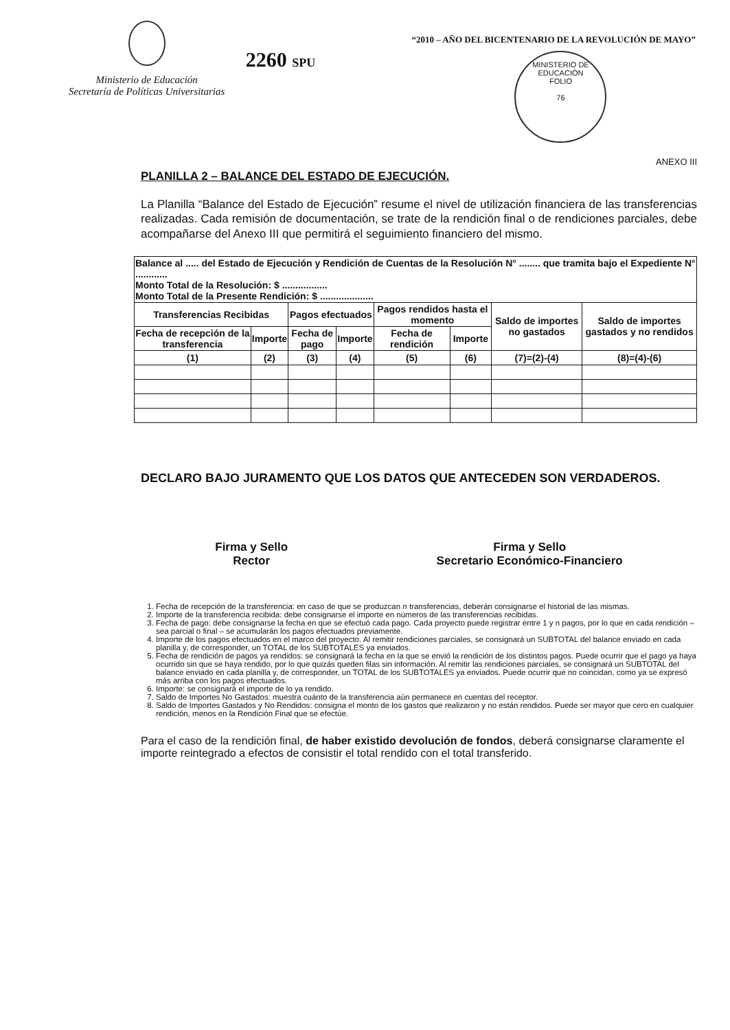Ministerio de Educación
Secretaría de Políticas Universitarias
2260 SPU
“2010 – AÑO DEL BICENTENARIO DE LA REVOLUCIÓN DE MAYO”
MINISTERIO DE EDUCACIÓN
FOLIO
76
ANEXO III
PLANILLA 2 – BALANCE DEL ESTADO DE EJECUCIÓN.
La Planilla “Balance del Estado de Ejecución” resume el nivel de utilización financiera de las transferencias realizadas. Cada remisión de documentación, se trate de la rendición final o de rendiciones parciales, debe acompañarse del Anexo III que permitirá el seguimiento financiero del mismo.
| Balance al ..... del Estado de Ejecución y Rendición de Cuentas de la Resolución N° ........ que tramita bajo el Expediente N° ............ Monto Total de la Resolución: $ ................. Monto Total de la Presente Rendición: $ .................... | | | | | | | |
| Transferencias Recibidas | | Pagos efectuados | | Pagos rendidos hasta el momento | | Saldo de importes no gastados | Saldo de importes gastados y no rendidos |
| Fecha de recepción de la transferencia | Importe | Fecha de pago | Importe | Fecha de rendición | Importe | | |
| (1) | (2) | (3) | (4) | (5) | (6) | (7)=(2)-(4) | (8)=(4)-(6) |
DECLARO BAJO JURAMENTO QUE LOS DATOS QUE ANTECEDEN SON VERDADEROS.
Firma y Sello
Rector
Firma y Sello
Secretario Económico-Financiero
1. Fecha de recepción de la transferencia: en caso de que se produzcan n transferencias, deberán consignarse el historial de las mismas.
2. Importe de la transferencia recibida: debe consignarse el importe en números de las transferencias recibidas.
3. Fecha de pago: debe consignarse la fecha en que se efectuó cada pago. Cada proyecto puede registrar entre 1 y n pagos, por lo que en cada rendición – sea parcial o final – se acumularán los pagos efectuados previamente.
4. Importe de los pagos efectuados en el marco del proyecto. Al remitir rendiciones parciales, se consignará un SUBTOTAL del balance enviado en cada planilla y, de corresponder, un TOTAL de los SUBTOTALES ya enviados.
5. Fecha de rendición de pagos ya rendidos: se consignará la fecha en la que se envió la rendición de los distintos pagos. Puede ocurrir que el pago ya haya ocurrido sin que se haya rendido, por lo que quizás queden filas sin información. Al remitir las rendiciones parciales, se consignará un SUBTOTAL del balance enviado en cada planilla y, de corresponder, un TOTAL de los SUBTOTALES ya enviados. Puede ocurrir que no coincidan, como ya se expresó más arriba con los pagos efectuados.
6. Importe: se consignará el importe de lo ya rendido.
7. Saldo de Importes No Gastados: muestra cuánto de la transferencia aún permanece en cuentas del receptor.
8. Saldo de Importes Gastados y No Rendidos: consigna el monto de los gastos que realizaron y no están rendidos. Puede ser mayor que cero en cualquier rendición, menos en la Rendición Final que se efectúe.
Para el caso de la rendición final, de haber existido devolución de fondos, deberá consignarse claramente el importe reintegrado a efectos de consistir el total rendido con el total transferido.